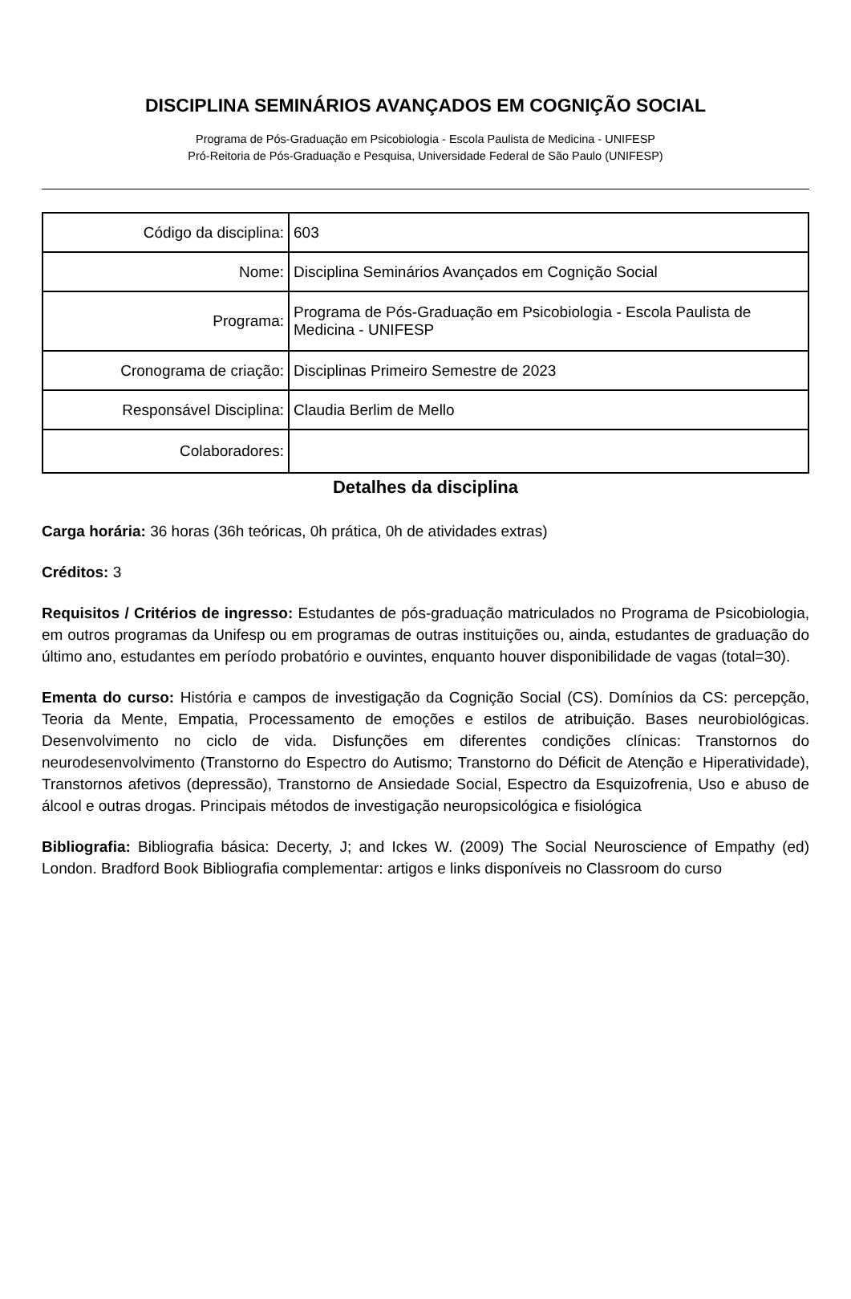DISCIPLINA SEMINÁRIOS AVANÇADOS EM COGNIÇÃO SOCIAL
Programa de Pós-Graduação em Psicobiologia - Escola Paulista de Medicina - UNIFESP
Pró-Reitoria de Pós-Graduação e Pesquisa, Universidade Federal de São Paulo (UNIFESP)
| Código da disciplina: | 603 |
| Nome: | Disciplina Seminários Avançados em Cognição Social |
| Programa: | Programa de Pós-Graduação em Psicobiologia - Escola Paulista de Medicina - UNIFESP |
| Cronograma de criação: | Disciplinas Primeiro Semestre de 2023 |
| Responsável Disciplina: | Claudia Berlim de Mello |
| Colaboradores: | |
Detalhes da disciplina
Carga horária: 36 horas (36h teóricas, 0h prática, 0h de atividades extras)
Créditos: 3
Requisitos / Critérios de ingresso: Estudantes de pós-graduação matriculados no Programa de Psicobiologia, em outros programas da Unifesp ou em programas de outras instituições ou, ainda, estudantes de graduação do último ano, estudantes em período probatório e ouvintes, enquanto houver disponibilidade de vagas (total=30).
Ementa do curso: História e campos de investigação da Cognição Social (CS). Domínios da CS: percepção, Teoria da Mente, Empatia, Processamento de emoções e estilos de atribuição. Bases neurobiológicas. Desenvolvimento no ciclo de vida. Disfunções em diferentes condições clínicas: Transtornos do neurodesenvolvimento (Transtorno do Espectro do Autismo; Transtorno do Déficit de Atenção e Hiperatividade), Transtornos afetivos (depressão), Transtorno de Ansiedade Social, Espectro da Esquizofrenia, Uso e abuso de álcool e outras drogas. Principais métodos de investigação neuropsicológica e fisiológica
Bibliografia: Bibliografia básica: Decerty, J; and Ickes W. (2009) The Social Neuroscience of Empathy (ed) London. Bradford Book Bibliografia complementar: artigos e links disponíveis no Classroom do curso